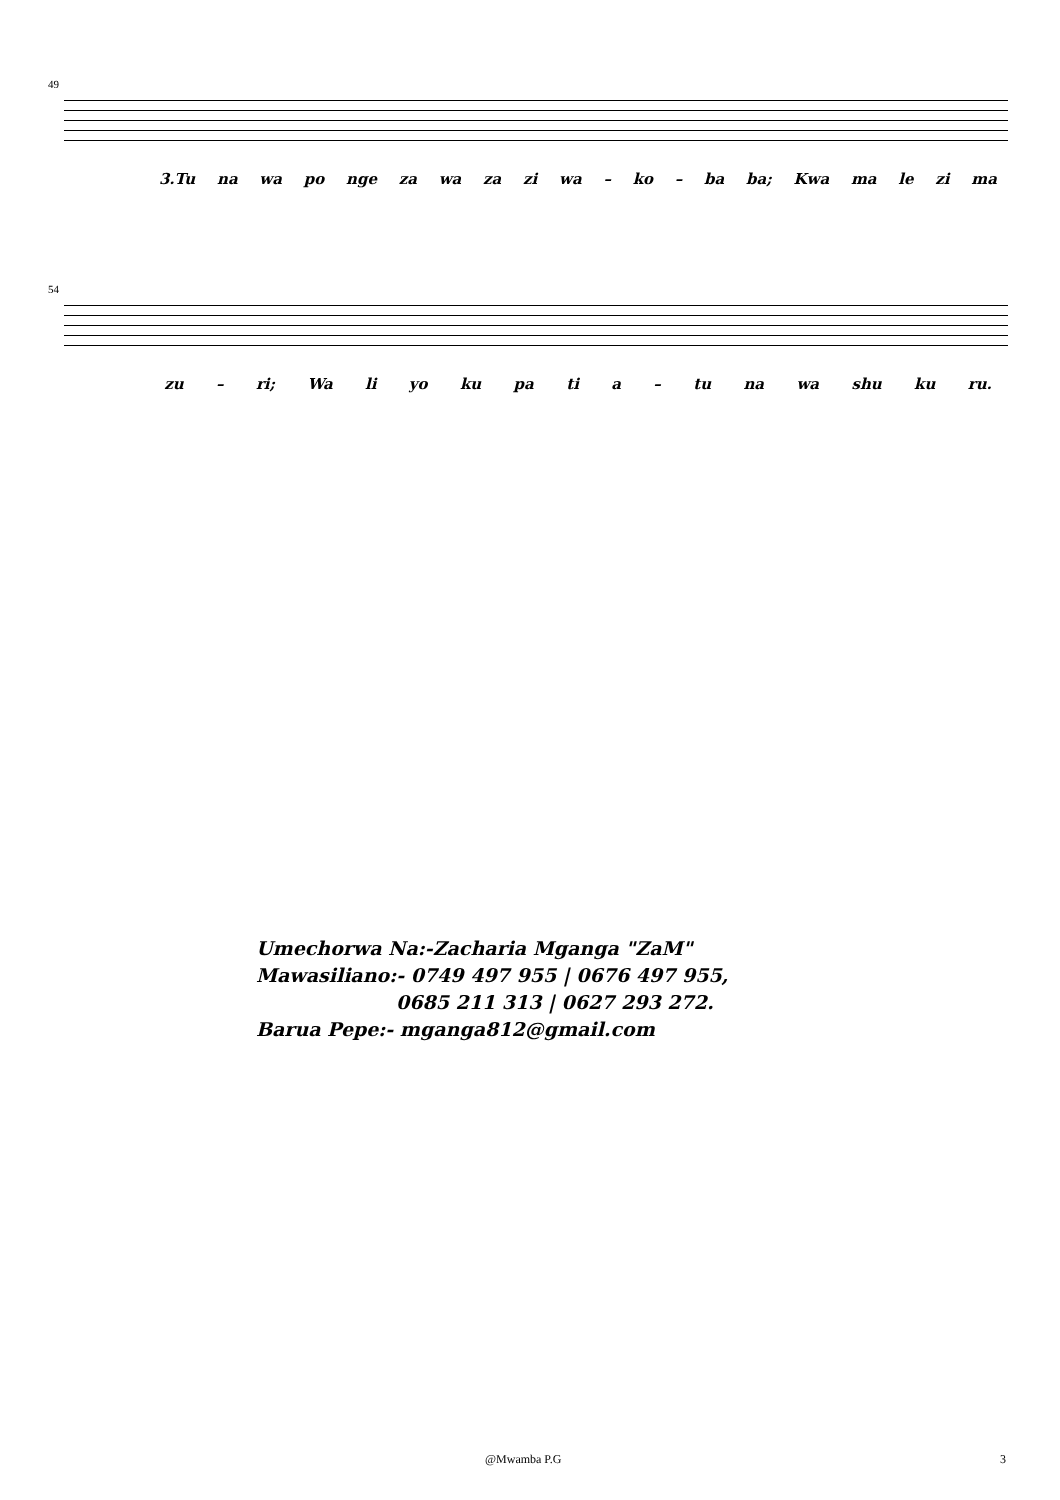49
3.Tu na wa po nge za wa za zi wa – ko – ba ba; Kwa ma le zi ma
54
zu – ri; Wa li yo ku pa ti a – tu na wa shu ku ru.
Umechorwa Na:-Zacharia Mganga "ZaM"
Mawasiliano:- 0749 497 955 | 0676 497 955,
0685 211 313 | 0627 293 272.
Barua Pepe:- mganga812@gmail.com
@Mwamba P.G 3